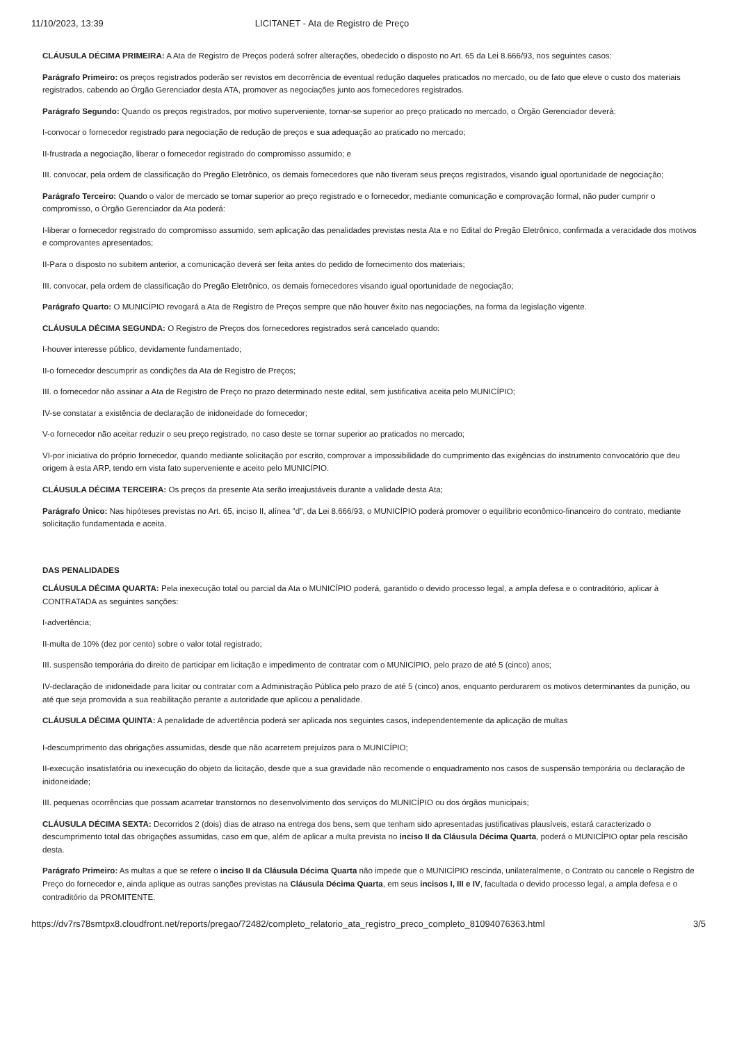11/10/2023, 13:39 LICITANET - Ata de Registro de Preço
CLÁUSULA DÉCIMA PRIMEIRA: A Ata de Registro de Preços poderá sofrer alterações, obedecido o disposto no Art. 65 da Lei 8.666/93, nos seguintes casos:
Parágrafo Primeiro: os preços registrados poderão ser revistos em decorrência de eventual redução daqueles praticados no mercado, ou de fato que eleve o custo dos materiais registrados, cabendo ao Órgão Gerenciador desta ATA, promover as negociações junto aos fornecedores registrados.
Parágrafo Segundo: Quando os preços registrados, por motivo superveniente, tornar-se superior ao preço praticado no mercado, o Órgão Gerenciador deverá:
I-convocar o fornecedor registrado para negociação de redução de preços e sua adequação ao praticado no mercado;
II-frustrada a negociação, liberar o fornecedor registrado do compromisso assumido; e
III. convocar, pela ordem de classificação do Pregão Eletrônico, os demais fornecedores que não tiveram seus preços registrados, visando igual oportunidade de negociação;
Parágrafo Terceiro: Quando o valor de mercado se tornar superior ao preço registrado e o fornecedor, mediante comunicação e comprovação formal, não puder cumprir o compromisso, o Órgão Gerenciador da Ata poderá:
I-liberar o fornecedor registrado do compromisso assumido, sem aplicação das penalidades previstas nesta Ata e no Edital do Pregão Eletrônico, confirmada a veracidade dos motivos e comprovantes apresentados;
II-Para o disposto no subitem anterior, a comunicação deverá ser feita antes do pedido de fornecimento dos materiais;
III. convocar, pela ordem de classificação do Pregão Eletrônico, os demais fornecedores visando igual oportunidade de negociação;
Parágrafo Quarto: O MUNICÍPIO revogará a Ata de Registro de Preços sempre que não houver êxito nas negociações, na forma da legislação vigente.
CLÁUSULA DÉCIMA SEGUNDA: O Registro de Preços dos fornecedores registrados será cancelado quando:
I-houver interesse público, devidamente fundamentado;
II-o fornecedor descumprir as condições da Ata de Registro de Preços;
III. o fornecedor não assinar a Ata de Registro de Preço no prazo determinado neste edital, sem justificativa aceita pelo MUNICÍPIO;
IV-se constatar a existência de declaração de inidoneidade do fornecedor;
V-o fornecedor não aceitar reduzir o seu preço registrado, no caso deste se tornar superior ao praticados no mercado;
VI-por iniciativa do próprio fornecedor, quando mediante solicitação por escrito, comprovar a impossibilidade do cumprimento das exigências do instrumento convocatório que deu origem à esta ARP, tendo em vista fato superveniente e aceito pelo MUNICÍPIO.
CLÁUSULA DÉCIMA TERCEIRA: Os preços da presente Ata serão irreajustáveis durante a validade desta Ata;
Parágrafo Único: Nas hipóteses previstas no Art. 65, inciso II, alínea "d", da Lei 8.666/93, o MUNICÍPIO poderá promover o equilíbrio econômico-financeiro do contrato, mediante solicitação fundamentada e aceita.
DAS PENALIDADES
CLÁUSULA DÉCIMA QUARTA: Pela inexecução total ou parcial da Ata o MUNICÍPIO poderá, garantido o devido processo legal, a ampla defesa e o contraditório, aplicar à CONTRATADA as seguintes sanções:
I-advertência;
II-multa de 10% (dez por cento) sobre o valor total registrado;
III. suspensão temporária do direito de participar em licitação e impedimento de contratar com o MUNICÍPIO, pelo prazo de até 5 (cinco) anos;
IV-declaração de inidoneidade para licitar ou contratar com a Administração Pública pelo prazo de até 5 (cinco) anos, enquanto perdurarem os motivos determinantes da punição, ou até que seja promovida a sua reabilitação perante a autoridade que aplicou a penalidade.
CLÁUSULA DÉCIMA QUINTA: A penalidade de advertência poderá ser aplicada nos seguintes casos, independentemente da aplicação de multas
I-descumprimento das obrigações assumidas, desde que não acarretem prejuízos para o MUNICÍPIO;
II-execução insatisfatória ou inexecução do objeto da licitação, desde que a sua gravidade não recomende o enquadramento nos casos de suspensão temporária ou declaração de inidoneidade;
III. pequenas ocorrências que possam acarretar transtornos no desenvolvimento dos serviços do MUNICÍPIO ou dos órgãos municipais;
CLÁUSULA DÉCIMA SEXTA: Decorridos 2 (dois) dias de atraso na entrega dos bens, sem que tenham sido apresentadas justificativas plausíveis, estará caracterizado o descumprimento total das obrigações assumidas, caso em que, além de aplicar a multa prevista no inciso II da Cláusula Décima Quarta, poderá o MUNICÍPIO optar pela rescisão desta.
Parágrafo Primeiro: As multas a que se refere o inciso II da Cláusula Décima Quarta não impede que o MUNICÍPIO rescinda, unilateralmente, o Contrato ou cancele o Registro de Preço do fornecedor e, ainda aplique as outras sanções previstas na Cláusula Décima Quarta, em seus incisos I, III e IV, facultada o devido processo legal, a ampla defesa e o contraditório da PROMITENTE.
https://dv7rs78smtpx8.cloudfront.net/reports/pregao/72482/completo_relatorio_ata_registro_preco_completo_81094076363.html 3/5